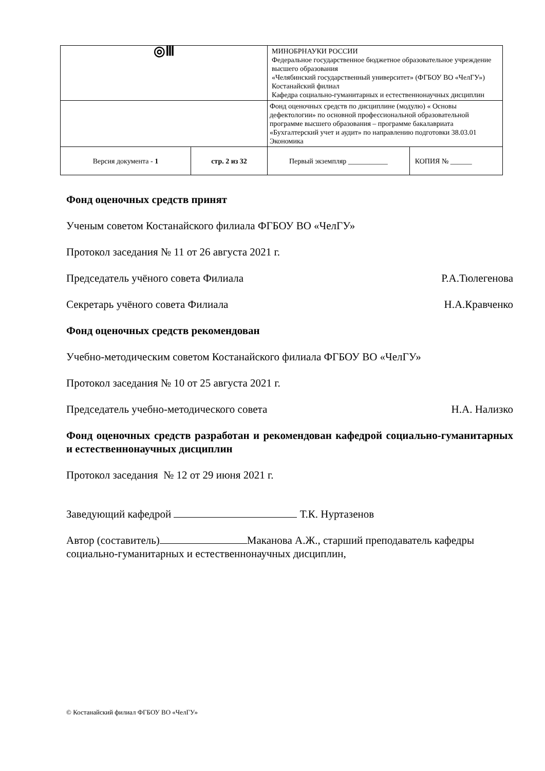| ◎Ⅲ | | МИНОБРНАУКИ РОССИИ Федеральное государственное бюджетное образовательное учреждение высшего образования «Челябинский государственный университет» (ФГБОУ ВО «ЧелГУ») Костанайский филиал Кафедра социально-гуманитарных и естественнонаучных дисциплин | |
| | | Фонд оценочных средств по дисциплине (модулю) « Основы дефектологии» по основной профессиональной образовательной программе высшего образования – программе бакалавриата «Бухгалтерский учет и аудит» по направлению подготовки 38.03.01 Экономика | |
| Версия документа - 1 | стр. 2 из 32 | Первый экземпляр ___________ | КОПИЯ № ______ |
Фонд оценочных средств принят
Ученым советом Костанайского филиала ФГБОУ ВО «ЧелГУ»
Протокол заседания № 11 от 26 августа 2021 г.
Председатель учёного совета Филиала Р.А.Тюлегенова
Секретарь учёного совета Филиала Н.А.Кравченко
Фонд оценочных средств рекомендован
Учебно-методическим советом Костанайского филиала ФГБОУ ВО «ЧелГУ»
Протокол заседания № 10 от 25 августа 2021 г.
Председатель учебно-методического совета Н.А. Нализко
Фонд оценочных средств разработан и рекомендован кафедрой социально-гуманитарных и естественнонаучных дисциплин
Протокол заседания № 12 от 29 июня 2021 г.
Заведующий кафедрой Т.К. Нуртазенов
Автор (составитель) Маканова А.Ж., старший преподаватель кафедры социально-гуманитарных и естественнонаучных дисциплин,
© Костанайский филиал ФГБОУ ВО «ЧелГУ»